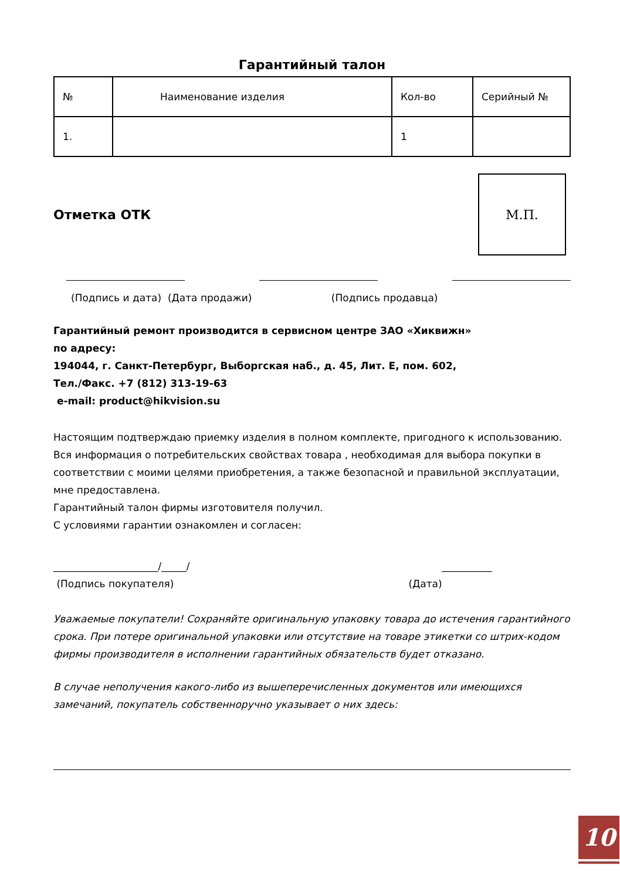Гарантийный талон
| № | Наименование изделия | Кол-во | Серийный № |
| 1. | | 1 | |
Отметка ОТК
М.П.
(Подпись и дата) (Дата продажи) (Подпись продавца)
Гарантийный ремонт производится в сервисном центре ЗАО «Хиквижн»
по адресу:
194044, г. Санкт-Петербург, Выборгская наб., д. 45, Лит. Е, пом. 602,
Тел./Факс. +7 (812) 313-19-63
e-mail: product@hikvision.su
Настоящим подтверждаю приемку изделия в полном комплекте, пригодного к использованию. Вся информация о потребительских свойствах товара , необходимая для выбора покупки в соответствии с моими целями приобретения, а также безопасной и правильной эксплуатации, мне предоставлена.
Гарантийный талон фирмы изготовителя получил.
С условиями гарантии ознакомлен и согласен:
_____________________/_____/ __________
(Подпись покупателя) (Дата)
Уважаемые покупатели! Сохраняйте оригинальную упаковку товара до истечения гарантийного срока. При потере оригинальной упаковки или отсутствие на товаре этикетки со штрих-кодом фирмы производителя в исполнении гарантийных обязательств будет отказано.
В случае неполучения какого-либо из вышеперечисленных документов или имеющихся замечаний, покупатель собственноручно указывает о них здесь:
10